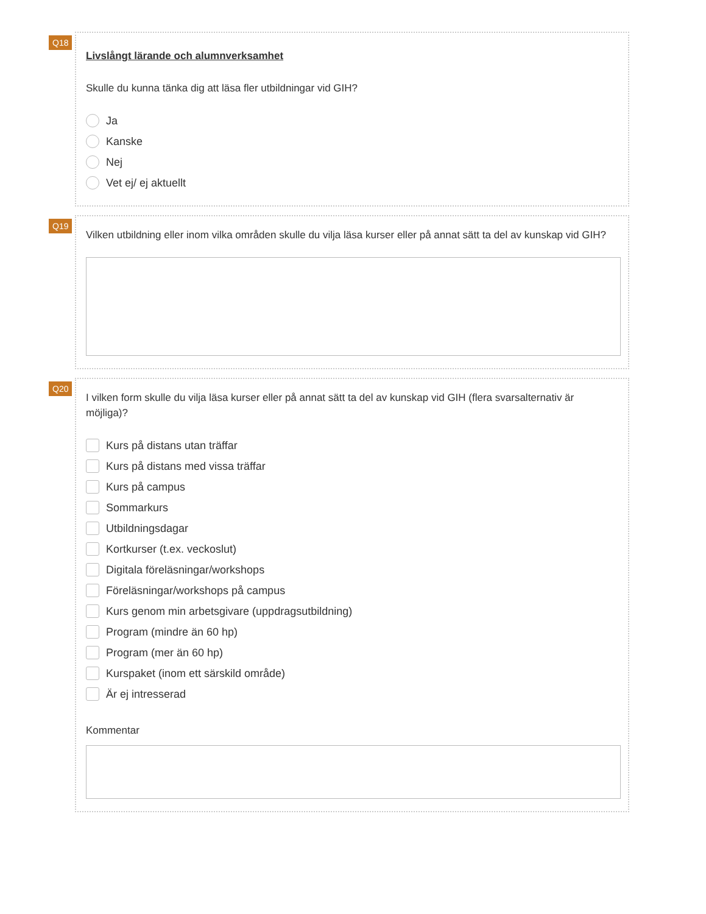Q18
Livslångt lärande och alumnverksamhet
Skulle du kunna tänka dig att läsa fler utbildningar vid GIH?
Ja
Kanske
Nej
Vet ej/ ej aktuellt
Q19
Vilken utbildning eller inom vilka områden skulle du vilja läsa kurser eller på annat sätt ta del av kunskap vid GIH?
Q20
I vilken form skulle du vilja läsa kurser eller på annat sätt ta del av kunskap vid GIH (flera svarsalternativ är möjliga)?
Kurs på distans utan träffar
Kurs på distans med vissa träffar
Kurs på campus
Sommarkurs
Utbildningsdagar
Kortkurser (t.ex. veckoslut)
Digitala föreläsningar/workshops
Föreläsningar/workshops på campus
Kurs genom min arbetsgivare (uppdragsutbildning)
Program (mindre än 60 hp)
Program (mer än 60 hp)
Kurspaket (inom ett särskild område)
Är ej intresserad
Kommentar